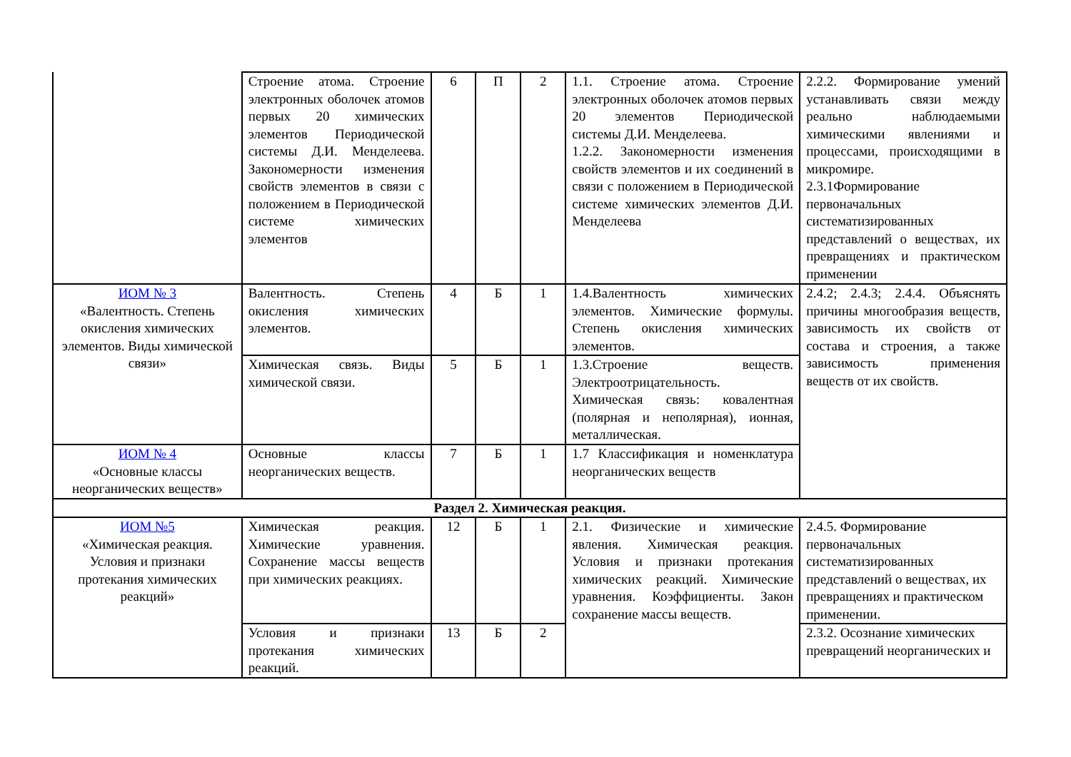| | Строение атома. Строение электронных оболочек атомов первых 20 химических элементов Периодической системы Д.И. Менделеева. Закономерности изменения свойств элементов в связи с положением в Периодической системе химических элементов | 6 | П | 2 | 1.1. Строение атома. Строение электронных оболочек атомов первых 20 элементов Периодической системы Д.И. Менделеева. 1.2.2. Закономерности изменения свойств элементов и их соединений в связи с положением в Периодической системе химических элементов Д.И. Менделеева | 2.2.2. Формирование умений устанавливать связи между реально наблюдаемыми химическими явлениями и процессами, происходящими в микромире. 2.3.1Формирование первоначальных систематизированных представлений о веществах, их превращениях и практическом применении |
| ИОМ № 3 «Валентность. Степень окисления химических элементов. Виды химической связи» | Валентность. Степень окисления химических элементов. | 4 | Б | 1 | 1.4.Валентность химических элементов. Химические формулы. Степень окисления химических элементов. | 2.4.2; 2.4.3; 2.4.4. Объяснять причины многообразия веществ, зависимость их свойств от состава и строения, а также зависимость применения веществ от их свойств. |
| | Химическая связь. Виды химической связи. | 5 | Б | 1 | 1.3.Строение веществ. Электроотрицательность. Химическая связь: ковалентная (полярная и неполярная), ионная, металлическая. | |
| ИОМ № 4 «Основные классы неорганических веществ» | Основные классы неорганических веществ. | 7 | Б | 1 | 1.7 Классификация и номенклатура неорганических веществ | |
| Раздел 2. Химическая реакция. | | | | | | |
| ИОМ №5 «Химическая реакция. Условия и признаки протекания химических реакций» | Химическая реакция. Химические уравнения. Сохранение массы веществ при химических реакциях. | 12 | Б | 1 | 2.1. Физические и химические явления. Химическая реакция. Условия и признаки протекания химических реакций. Химические уравнения. Коэффициенты. Закон сохранение массы веществ. | 2.4.5. Формирование первоначальных систематизированных представлений о веществах, их превращениях и практическом применении. |
| | Условия и признаки протекания химических реакций. | 13 | Б | 2 | | 2.3.2. Осознание химических превращений неорганических и |